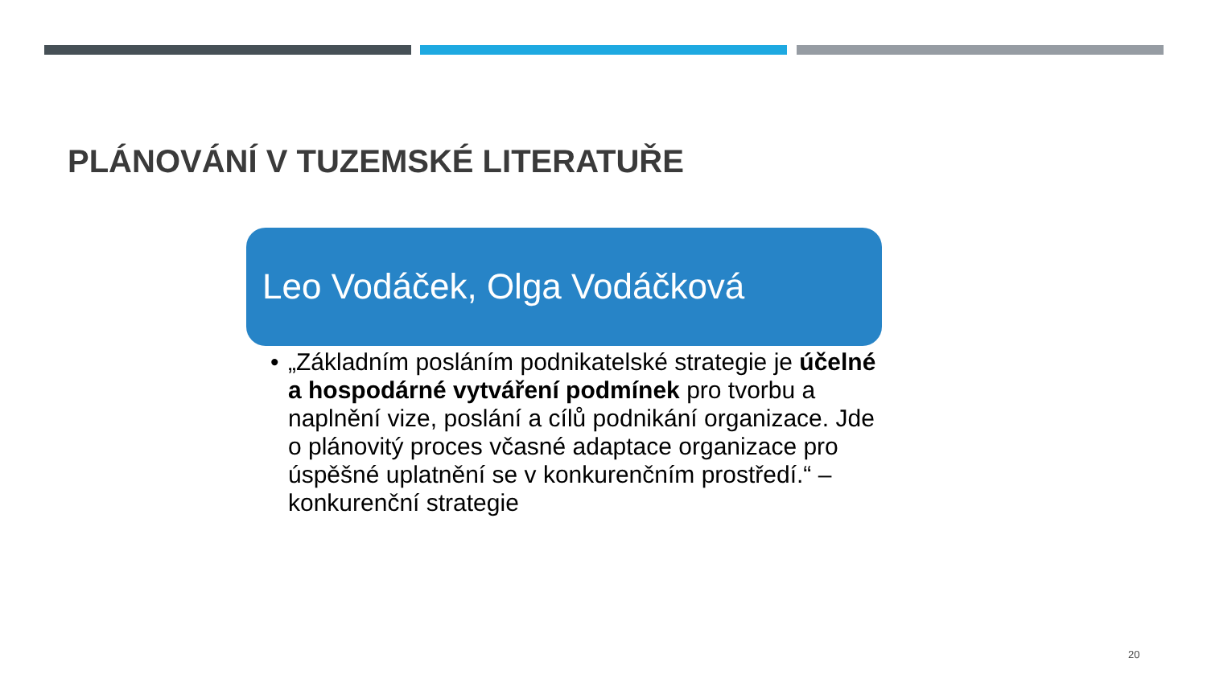PLÁNOVÁNÍ V TUZEMSKÉ LITERATUŘE
Leo Vodáček, Olga Vodáčková
• „Základním posláním podnikatelské strategie je účelné a hospodárné vytváření podmínek pro tvorbu a naplnění vize, poslání a cílů podnikání organizace. Jde o plánovitý proces včasné adaptace organizace pro úspěšné uplatnění se v konkurenčním prostředí.“ – konkurenční strategie
20